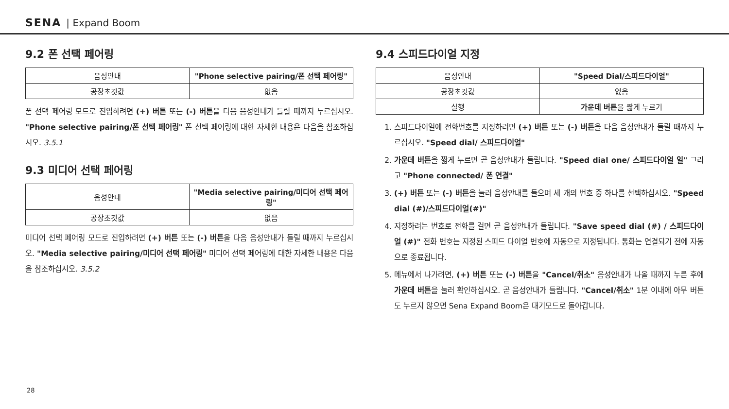SENA | Expand Boom
9.2 폰 선택 페어링
| 음성안내 | "Phone selective pairing/폰 선택 페어링" |
| 공장초깃값 | 없음 |
폰 선택 페어링 모드로 진입하려면 (+) 버튼 또는 (-) 버튼을 다음 음성안내가 들릴 때까지 누르십시오. "Phone selective pairing/폰 선택 페어링" 폰 선택 페어링에 대한 자세한 내용은 다음을 참조하십시오. 3.5.1
9.3 미디어 선택 페어링
| 음성안내 | "Media selective pairing/미디어 선택 페어링" |
| 공장초깃값 | 없음 |
미디어 선택 페어링 모드로 진입하려면 (+) 버튼 또는 (-) 버튼을 다음 음성안내가 들릴 때까지 누르십시오. "Media selective pairing/미디어 선택 페어링" 미디어 선택 페어링에 대한 자세한 내용은 다음을 참조하십시오. 3.5.2
9.4 스피드다이얼 지정
| 음성안내 | "Speed Dial/스피드다이얼" |
| 공장초깃값 | 없음 |
| 실행 | 가운데 버튼 을 짧게 누르기 |
1. 스피드다이얼에 전화번호를 지정하려면 (+) 버튼 또는 (-) 버튼을 다음 음성안내가 들릴 때까지 누르십시오. "Speed dial/ 스피드다이얼"
2. 가운데 버튼을 짧게 누르면 곧 음성안내가 들립니다. "Speed dial one/ 스피드다이얼 일" 그리고 "Phone connected/ 폰 연결"
3. (+) 버튼 또는 (-) 버튼을 눌러 음성안내를 들으며 세 개의 번호 중 하나를 선택하십시오. "Speed dial (#)/스피드다이얼(#)"
4. 지정하려는 번호로 전화를 걸면 곧 음성안내가 들립니다. "Save speed dial (#) / 스피드다이얼 (#)" 전화 번호는 지정된 스피드 다이얼 번호에 자동으로 지정됩니다. 통화는 연결되기 전에 자동으로 종료됩니다.
5. 메뉴에서 나가려면, (+) 버튼 또는 (-) 버튼을 "Cancel/취소" 음성안내가 나올 때까지 누른 후에 가운데 버튼을 눌러 확인하십시오. 곧 음성안내가 들립니다. "Cancel/취소" 1분 이내에 아무 버튼도 누르지 않으면 Sena Expand Boom은 대기모드로 돌아갑니다.
28